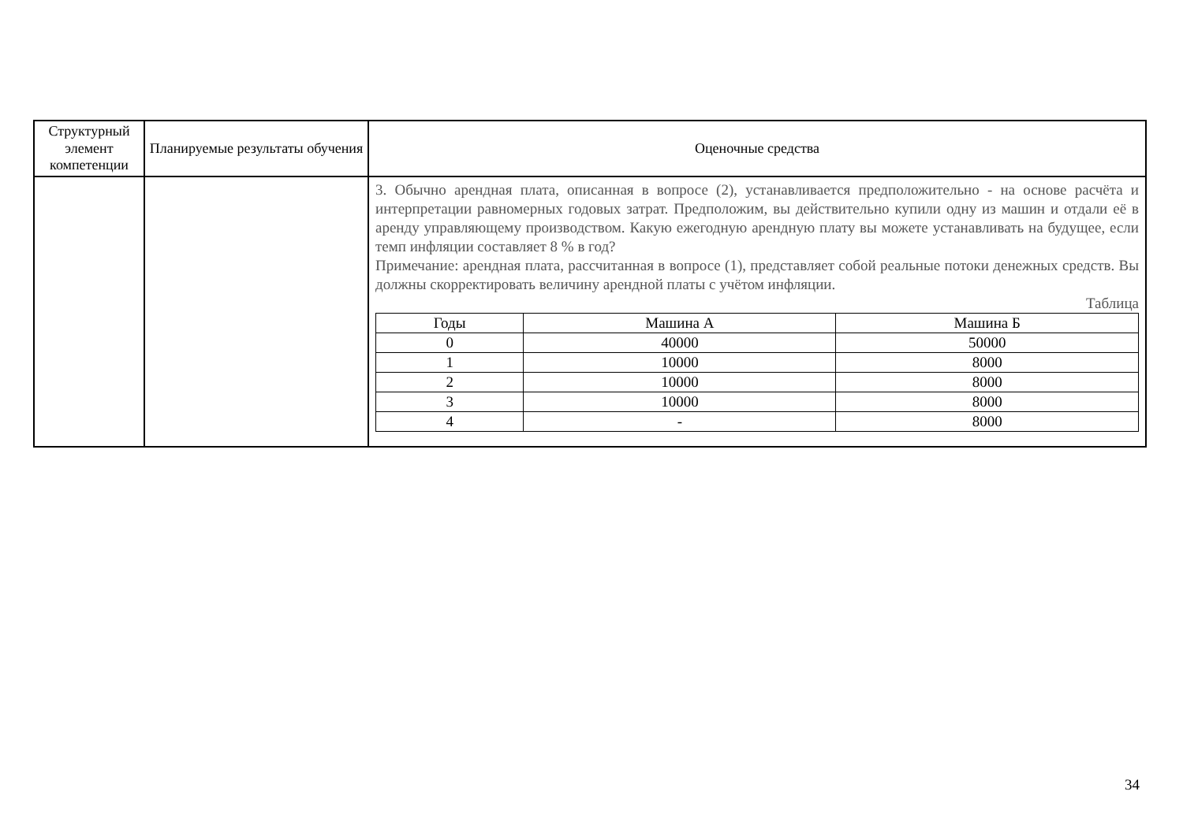| Структурный элемент компетенции | Планируемые результаты обучения | Оценочные средства |
| --- | --- | --- |
| | | 3. Обычно арендная плата, описанная в вопросе (2), устанавливается предположительно - на основе расчёта и интерпретации равномерных годовых затрат. Предположим, вы действительно купили одну из машин и отдали её в аренду управляющему производством. Какую ежегодную арендную плату вы можете устанавливать на будущее, если темп инфляции составляет 8 % в год? Примечание: арендная плата, рассчитанная в вопросе (1), представляет собой реальные потоки денежных средств. Вы должны скорректировать величину арендной платы с учётом инфляции. Таблица / Годы / Машина А / Машина Б / / --- / --- / --- / / 0 / 40000 / 50000 / / 1 / 10000 / 8000 / / 2 / 10000 / 8000 / / 3 / 10000 / 8000 / / 4 / - / 8000 / |
34